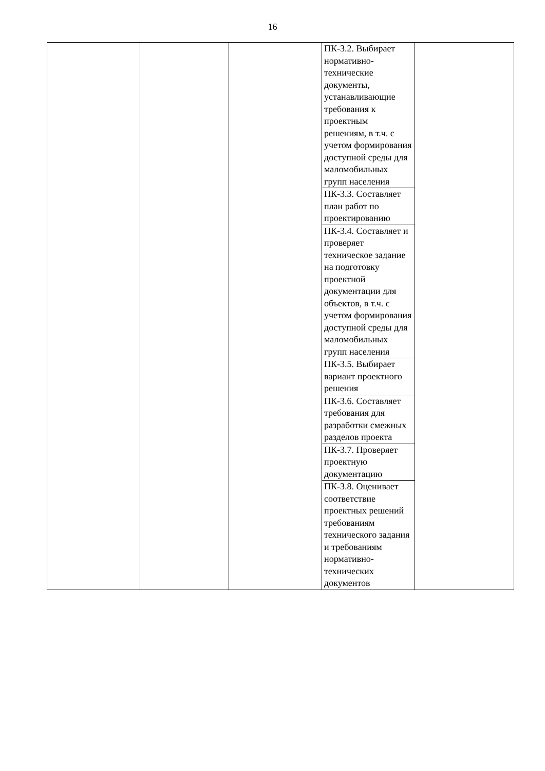16
| | | | ПК-3.2. Выбирает нормативно-технические документы, устанавливающие требования к проектным решениям, в т.ч. с учетом формирования доступной среды для маломобильных групп населения | |
| | | | ПК-3.3. Составляет план работ по проектированию | |
| | | | ПК-3.4. Составляет и проверяет техническое задание на подготовку проектной документации для объектов, в т.ч. с учетом формирования доступной среды для маломобильных групп населения | |
| | | | ПК-3.5. Выбирает вариант проектного решения | |
| | | | ПК-3.6. Составляет требования для разработки смежных разделов проекта | |
| | | | ПК-3.7. Проверяет проектную документацию | |
| | | | ПК-3.8. Оценивает соответствие проектных решений требованиям технического задания и требованиям нормативно-технических документов | |